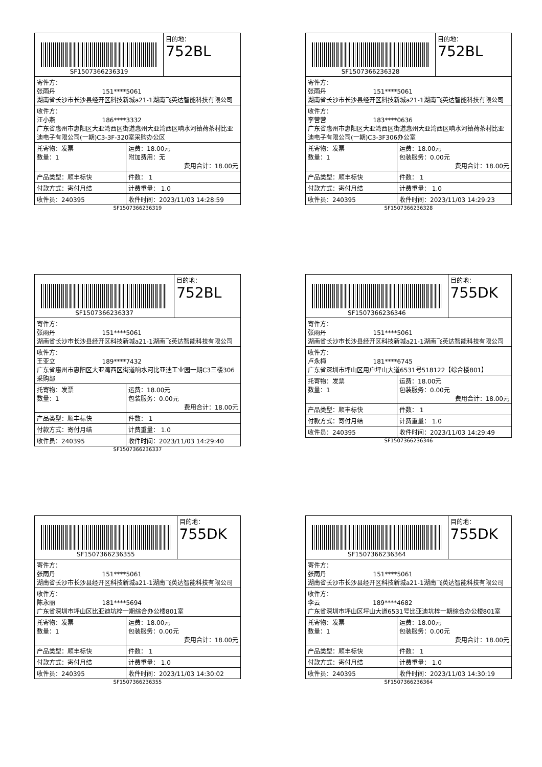| SF1507366236319 | | 目的地： 752BL |
| 寄件方： 张雨丹 151****5061 湖南省长沙市长沙县经开区科技新城a21-1湖南飞英达智能科技有限公司 | | |
| 收件方： 汪小燕 186****3332 广东省惠州市惠阳区大亚湾西区街道惠州大亚湾西区响水河镇荷茶村比亚迪电子有限公司(一期)C3-3F-320室采购办公区 | | |
| 托寄物：发票 数量：1 | 运费：18.00元 附加费用：无 费用合计：18.00元 | |
| 产品类型：顺丰标快 | 件数： 1 | |
| 付款方式：寄付月结 | 计费重量： 1.0 | |
| 收件员：240395 | 收件时间：2023/11/03 14:28:59 | |
SF1507366236319
| SF1507366236328 | | 目的地： 752BL |
| 寄件方： 张雨丹 151****5061 湖南省长沙市长沙县经开区科技新城a21-1湖南飞英达智能科技有限公司 | | |
| 收件方： 李营营 183****0636 广东省惠州市惠阳区大亚湾西区街道惠州大亚湾西区响水河镇荷茶村比亚迪电子有限公司(一期)C3-3F306办公室 | | |
| 托寄物：发票 数量：1 | 运费：18.00元 包装服务：0.00元 费用合计：18.00元 | |
| 产品类型：顺丰标快 | 件数： 1 | |
| 付款方式：寄付月结 | 计费重量： 1.0 | |
| 收件员：240395 | 收件时间：2023/11/03 14:29:23 | |
SF1507366236328
| SF1507366236337 | | 目的地： 752BL |
| 寄件方： 张雨丹 151****5061 湖南省长沙市长沙县经开区科技新城a21-1湖南飞英达智能科技有限公司 | | |
| 收件方： 王亚立 189****7432 广东省惠州市惠阳区大亚湾西区街道响水河比亚迪工业园一期C3三楼306采购部 | | |
| 托寄物：发票 数量：1 | 运费：18.00元 包装服务：0.00元 费用合计：18.00元 | |
| 产品类型：顺丰标快 | 件数： 1 | |
| 付款方式：寄付月结 | 计费重量： 1.0 | |
| 收件员：240395 | 收件时间：2023/11/03 14:29:40 | |
SF1507366236337
| SF1507366236346 | | 目的地： 755DK |
| 寄件方： 张雨丹 151****5061 湖南省长沙市长沙县经开区科技新城a21-1湖南飞英达智能科技有限公司 | | |
| 收件方： 卢永梅 181****6745 广东省深圳市坪山区用户坪山大道6531号518122【综合楼801】 | | |
| 托寄物：发票 数量：1 | 运费：18.00元 包装服务：0.00元 费用合计：18.00元 | |
| 产品类型：顺丰标快 | 件数： 1 | |
| 付款方式：寄付月结 | 计费重量： 1.0 | |
| 收件员：240395 | 收件时间：2023/11/03 14:29:49 | |
SF1507366236346
| SF1507366236355 | | 目的地： 755DK |
| 寄件方： 张雨丹 151****5061 湖南省长沙市长沙县经开区科技新城a21-1湖南飞英达智能科技有限公司 | | |
| 收件方： 陈永丽 181****5694 广东省深圳市坪山区比亚迪坑梓一期综合办公楼801室 | | |
| 托寄物：发票 数量：1 | 运费：18.00元 包装服务：0.00元 费用合计：18.00元 | |
| 产品类型：顺丰标快 | 件数： 1 | |
| 付款方式：寄付月结 | 计费重量： 1.0 | |
| 收件员：240395 | 收件时间：2023/11/03 14:30:02 | |
SF1507366236355
| SF1507366236364 | | 目的地： 755DK |
| 寄件方： 张雨丹 151****5061 湖南省长沙市长沙县经开区科技新城a21-1湖南飞英达智能科技有限公司 | | |
| 收件方： 李云 189****4682 广东省深圳市坪山区坪山大道6531号比亚迪坑梓一期综合办公楼801室 | | |
| 托寄物：发票 数量：1 | 运费：18.00元 包装服务：0.00元 费用合计：18.00元 | |
| 产品类型：顺丰标快 | 件数： 1 | |
| 付款方式：寄付月结 | 计费重量： 1.0 | |
| 收件员：240395 | 收件时间：2023/11/03 14:30:19 | |
SF1507366236364